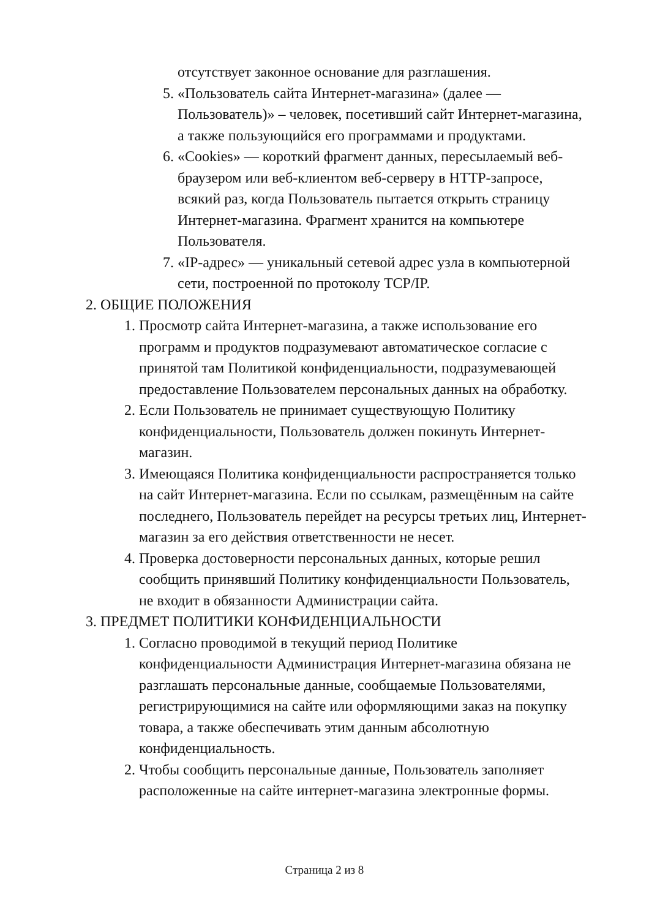отсутствует законное основание для разглашения.
5. «Пользователь сайта Интернет-магазина» (далее — Пользователь)» – человек, посетивший сайт Интернет-магазина, а также пользующийся его программами и продуктами.
6. «Cookies» — короткий фрагмент данных, пересылаемый веб-браузером или веб-клиентом веб-серверу в HTTP-запросе, всякий раз, когда Пользователь пытается открыть страницу Интернет-магазина. Фрагмент хранится на компьютере Пользователя.
7. «IP-адрес» — уникальный сетевой адрес узла в компьютерной сети, построенной по протоколу TCP/IP.
2. ОБЩИЕ ПОЛОЖЕНИЯ
1. Просмотр сайта Интернет-магазина, а также использование его программ и продуктов подразумевают автоматическое согласие с принятой там Политикой конфиденциальности, подразумевающей предоставление Пользователем персональных данных на обработку.
2. Если Пользователь не принимает существующую Политику конфиденциальности, Пользователь должен покинуть Интернет-магазин.
3. Имеющаяся Политика конфиденциальности распространяется только на сайт Интернет-магазина. Если по ссылкам, размещённым на сайте последнего, Пользователь перейдет на ресурсы третьих лиц, Интернет-магазин за его действия ответственности не несет.
4. Проверка достоверности персональных данных, которые решил сообщить принявший Политику конфиденциальности Пользователь, не входит в обязанности Администрации сайта.
3. ПРЕДМЕТ ПОЛИТИКИ КОНФИДЕНЦИАЛЬНОСТИ
1. Согласно проводимой в текущий период Политике конфиденциальности Администрация Интернет-магазина обязана не разглашать персональные данные, сообщаемые Пользователями, регистрирующимися на сайте или оформляющими заказ на покупку товара, а также обеспечивать этим данным абсолютную конфиденциальность.
2. Чтобы сообщить персональные данные, Пользователь заполняет расположенные на сайте интернет-магазина электронные формы.
Страница 2 из 8